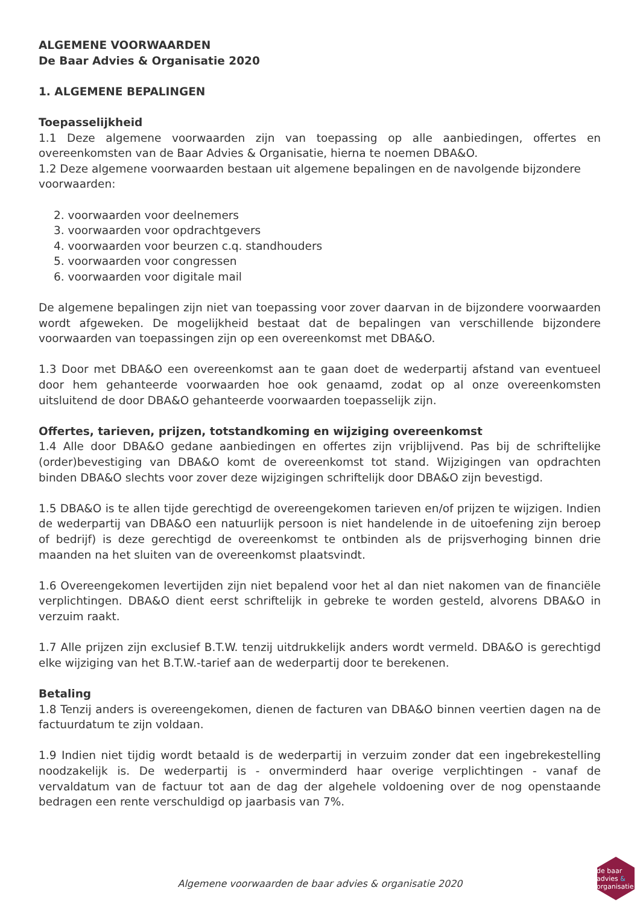ALGEMENE VOORWAARDEN
De Baar Advies & Organisatie 2020
1. ALGEMENE BEPALINGEN
Toepasselijkheid
1.1 Deze algemene voorwaarden zijn van toepassing op alle aanbiedingen, offertes en overeenkomsten van de Baar Advies & Organisatie, hierna te noemen DBA&O.
1.2 Deze algemene voorwaarden bestaan uit algemene bepalingen en de navolgende bijzondere voorwaarden:
2. voorwaarden voor deelnemers
3. voorwaarden voor opdrachtgevers
4. voorwaarden voor beurzen c.q. standhouders
5. voorwaarden voor congressen
6. voorwaarden voor digitale mail
De algemene bepalingen zijn niet van toepassing voor zover daarvan in de bijzondere voorwaarden wordt afgeweken. De mogelijkheid bestaat dat de bepalingen van verschillende bijzondere voorwaarden van toepassingen zijn op een overeenkomst met DBA&O.
1.3 Door met DBA&O een overeenkomst aan te gaan doet de wederpartij afstand van eventueel door hem gehanteerde voorwaarden hoe ook genaamd, zodat op al onze overeenkomsten uitsluitend de door DBA&O gehanteerde voorwaarden toepasselijk zijn.
Offertes, tarieven, prijzen, totstandkoming en wijziging overeenkomst
1.4 Alle door DBA&O gedane aanbiedingen en offertes zijn vrijblijvend. Pas bij de schriftelijke (order)bevestiging van DBA&O komt de overeenkomst tot stand. Wijzigingen van opdrachten binden DBA&O slechts voor zover deze wijzigingen schriftelijk door DBA&O zijn bevestigd.
1.5 DBA&O is te allen tijde gerechtigd de overeengekomen tarieven en/of prijzen te wijzigen. Indien de wederpartij van DBA&O een natuurlijk persoon is niet handelende in de uitoefening zijn beroep of bedrijf) is deze gerechtigd de overeenkomst te ontbinden als de prijsverhoging binnen drie maanden na het sluiten van de overeenkomst plaatsvindt.
1.6 Overeengekomen levertijden zijn niet bepalend voor het al dan niet nakomen van de financiële verplichtingen. DBA&O dient eerst schriftelijk in gebreke te worden gesteld, alvorens DBA&O in verzuim raakt.
1.7 Alle prijzen zijn exclusief B.T.W. tenzij uitdrukkelijk anders wordt vermeld. DBA&O is gerechtigd elke wijziging van het B.T.W.-tarief aan de wederpartij door te berekenen.
Betaling
1.8 Tenzij anders is overeengekomen, dienen de facturen van DBA&O binnen veertien dagen na de factuurdatum te zijn voldaan.
1.9 Indien niet tijdig wordt betaald is de wederpartij in verzuim zonder dat een ingebrekestelling noodzakelijk is. De wederpartij is - onverminderd haar overige verplichtingen - vanaf de vervaldatum van de factuur tot aan de dag der algehele voldoening over de nog openstaande bedragen een rente verschuldigd op jaarbasis van 7%.
Algemene voorwaarden de baar advies & organisatie 2020
de baar
advies &
organisatie